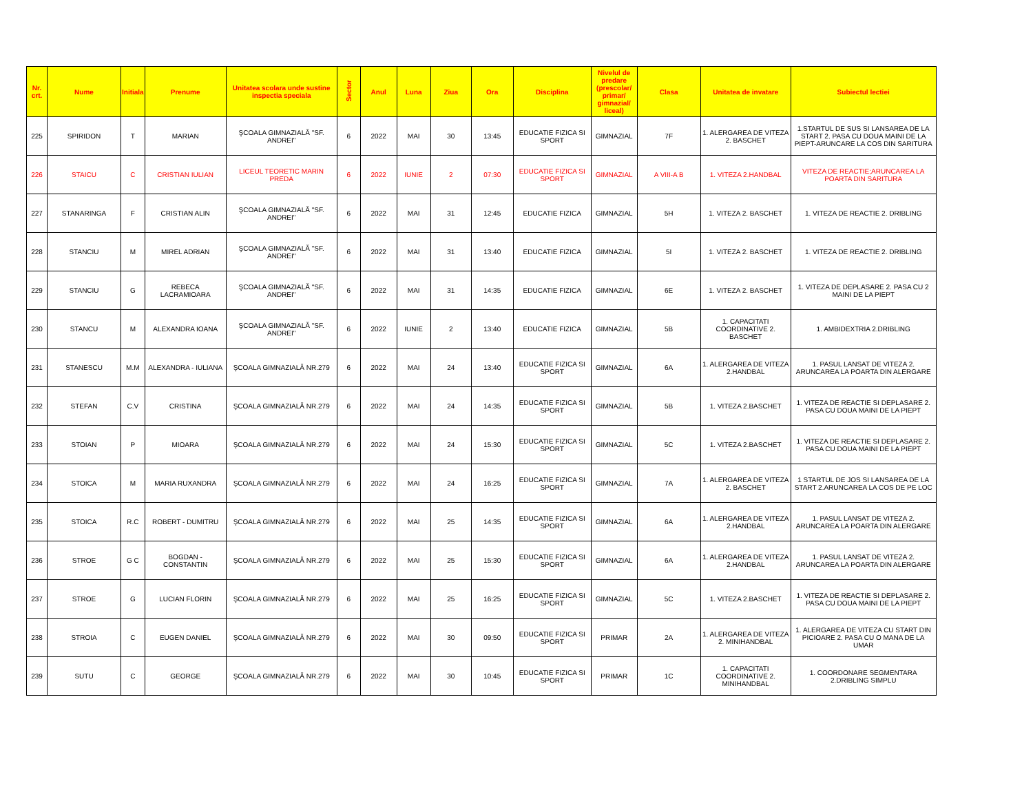| Nr. crt. | Nume | Initiala | Prenume | Unitatea scolara unde sustine inspectia speciala | Sector | Anul | Luna | Ziua | Ora | Disciplina | Nivelul de predare (prescolar/ primar/ gimnazial/ liceal) | Clasa | Unitatea de invatare | Subiectul lectiei |
| --- | --- | --- | --- | --- | --- | --- | --- | --- | --- | --- | --- | --- | --- | --- |
| 225 | SPIRIDON | T | MARIAN | ŞCOALA GIMNAZIALĂ "SF. ANDREI" | 6 | 2022 | MAI | 30 | 13:45 | EDUCATIE FIZICA SI SPORT | GIMNAZIAL | 7F | 1. ALERGAREA DE VITEZA 2. BASCHET | 1.STARTUL DE SUS SI LANSAREA DE LA START 2. PASA CU DOUA MAINI DE LA PIEPT-ARUNCARE LA COS DIN SARITURA |
| 226 | STAICU | C | CRISTIAN IULIAN | LICEUL TEORETIC MARIN PREDA | 6 | 2022 | IUNIE | 2 | 07:30 | EDUCATIE FIZICA SI SPORT | GIMNAZIAL | A VIII-A B | 1. VITEZA 2.HANDBAL | VITEZA DE REACTIE;ARUNCAREA LA POARTA DIN SARITURA |
| 227 | STANARINGA | F | CRISTIAN ALIN | ŞCOALA GIMNAZIALĂ "SF. ANDREI" | 6 | 2022 | MAI | 31 | 12:45 | EDUCATIE FIZICA | GIMNAZIAL | 5H | 1. VITEZA 2. BASCHET | 1. VITEZA DE REACTIE 2. DRIBLING |
| 228 | STANCIU | M | MIREL ADRIAN | ŞCOALA GIMNAZIALĂ "SF. ANDREI" | 6 | 2022 | MAI | 31 | 13:40 | EDUCATIE FIZICA | GIMNAZIAL | 5I | 1. VITEZA 2. BASCHET | 1. VITEZA DE REACTIE 2. DRIBLING |
| 229 | STANCIU | G | REBECA LACRAMIOARA | ŞCOALA GIMNAZIALĂ "SF. ANDREI" | 6 | 2022 | MAI | 31 | 14:35 | EDUCATIE FIZICA | GIMNAZIAL | 6E | 1. VITEZA 2. BASCHET | 1. VITEZA DE DEPLASARE 2. PASA CU 2 MAINI DE LA PIEPT |
| 230 | STANCU | M | ALEXANDRA IOANA | ŞCOALA GIMNAZIALĂ "SF. ANDREI" | 6 | 2022 | IUNIE | 2 | 13:40 | EDUCATIE FIZICA | GIMNAZIAL | 5B | 1. CAPACITATI COORDINATIVE 2. BASCHET | 1. AMBIDEXTRIA 2.DRIBLING |
| 231 | STANESCU | M.M | ALEXANDRA - IULIANA | ŞCOALA GIMNAZIALĂ NR.279 | 6 | 2022 | MAI | 24 | 13:40 | EDUCATIE FIZICA SI SPORT | GIMNAZIAL | 6A | 1. ALERGAREA DE VITEZA 2.HANDBAL | 1. PASUL LANSAT DE VITEZA 2. ARUNCAREA LA POARTA DIN ALERGARE |
| 232 | STEFAN | C.V | CRISTINA | ŞCOALA GIMNAZIALĂ NR.279 | 6 | 2022 | MAI | 24 | 14:35 | EDUCATIE FIZICA SI SPORT | GIMNAZIAL | 5B | 1. VITEZA 2.BASCHET | 1. VITEZA DE REACTIE SI DEPLASARE 2. PASA CU DOUA MAINI DE LA PIEPT |
| 233 | STOIAN | P | MIOARA | ŞCOALA GIMNAZIALĂ NR.279 | 6 | 2022 | MAI | 24 | 15:30 | EDUCATIE FIZICA SI SPORT | GIMNAZIAL | 5C | 1. VITEZA 2.BASCHET | 1. VITEZA DE REACTIE SI DEPLASARE 2. PASA CU DOUA MAINI DE LA PIEPT |
| 234 | STOICA | M | MARIA RUXANDRA | ŞCOALA GIMNAZIALĂ NR.279 | 6 | 2022 | MAI | 24 | 16:25 | EDUCATIE FIZICA SI SPORT | GIMNAZIAL | 7A | 1. ALERGAREA DE VITEZA 2. BASCHET | 1 STARTUL DE JOS SI LANSAREA DE LA START 2.ARUNCAREA LA COS DE PE LOC |
| 235 | STOICA | R.C | ROBERT - DUMITRU | ŞCOALA GIMNAZIALĂ NR.279 | 6 | 2022 | MAI | 25 | 14:35 | EDUCATIE FIZICA SI SPORT | GIMNAZIAL | 6A | 1. ALERGAREA DE VITEZA 2.HANDBAL | 1. PASUL LANSAT DE VITEZA 2. ARUNCAREA LA POARTA DIN ALERGARE |
| 236 | STROE | G C | BOGDAN - CONSTANTIN | ŞCOALA GIMNAZIALĂ NR.279 | 6 | 2022 | MAI | 25 | 15:30 | EDUCATIE FIZICA SI SPORT | GIMNAZIAL | 6A | 1. ALERGAREA DE VITEZA 2.HANDBAL | 1. PASUL LANSAT DE VITEZA 2. ARUNCAREA LA POARTA DIN ALERGARE |
| 237 | STROE | G | LUCIAN FLORIN | ŞCOALA GIMNAZIALĂ NR.279 | 6 | 2022 | MAI | 25 | 16:25 | EDUCATIE FIZICA SI SPORT | GIMNAZIAL | 5C | 1. VITEZA 2.BASCHET | 1. VITEZA DE REACTIE SI DEPLASARE 2. PASA CU DOUA MAINI DE LA PIEPT |
| 238 | STROIA | C | EUGEN DANIEL | ŞCOALA GIMNAZIALĂ NR.279 | 6 | 2022 | MAI | 30 | 09:50 | EDUCATIE FIZICA SI SPORT | PRIMAR | 2A | 1. ALERGAREA DE VITEZA 2. MINIHANDBAL | 1. ALERGAREA DE VITEZA CU START DIN PICIOARE 2. PASA CU O MANA DE LA UMAR |
| 239 | SUTU | C | GEORGE | ŞCOALA GIMNAZIALĂ NR.279 | 6 | 2022 | MAI | 30 | 10:45 | EDUCATIE FIZICA SI SPORT | PRIMAR | 1C | 1. CAPACITATI COORDINATIVE 2. MINIHANDBAL | 1. COORDONARE SEGMENTARA 2.DRIBLING SIMPLU |